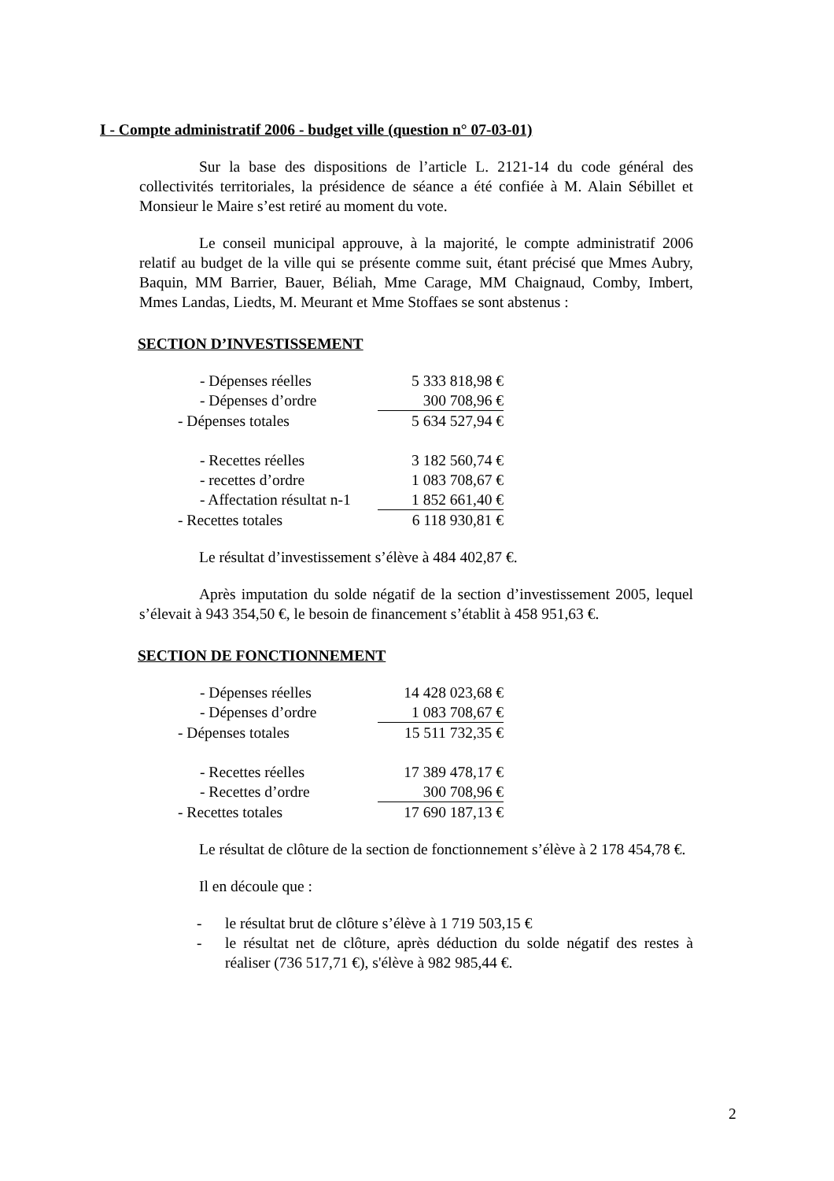I - Compte administratif 2006 - budget ville (question n° 07-03-01)
Sur la base des dispositions de l’article L. 2121-14 du code général des collectivités territoriales, la présidence de séance a été confiée à M. Alain Sébillet et Monsieur le Maire s’est retiré au moment du vote.
Le conseil municipal approuve, à la majorité, le compte administratif 2006 relatif au budget de la ville qui se présente comme suit, étant précisé que Mmes Aubry, Baquin, MM Barrier, Bauer, Béliah, Mme Carage, MM Chaignaud, Comby, Imbert, Mmes Landas, Liedts, M. Meurant et Mme Stoffaes se sont abstenus :
SECTION D’INVESTISSEMENT
| - Dépenses réelles | 5 333 818,98 € |
| - Dépenses d’ordre | 300 708,96 € |
| - Dépenses totales | 5 634 527,94 € |
| - Recettes réelles | 3 182 560,74 € |
| - recettes d’ordre | 1 083 708,67 € |
| - Affectation résultat n-1 | 1 852 661,40 € |
| - Recettes totales | 6 118 930,81 € |
Le résultat d’investissement s’élève à 484 402,87 €.
Après imputation du solde négatif de la section d’investissement 2005, lequel s’élevait à 943 354,50 €, le besoin de financement s’établit à 458 951,63 €.
SECTION DE FONCTIONNEMENT
| - Dépenses réelles | 14 428 023,68 € |
| - Dépenses d’ordre | 1 083 708,67 € |
| - Dépenses totales | 15 511 732,35 € |
| - Recettes réelles | 17 389 478,17 € |
| - Recettes d’ordre | 300 708,96 € |
| - Recettes totales | 17 690 187,13 € |
Le résultat de clôture de la section de fonctionnement s’élève à 2 178 454,78 €.
Il en découle que :
- le résultat brut de clôture s’élève à 1 719 503,15 €
- le résultat net de clôture, après déduction du solde négatif des restes à réaliser (736 517,71 €), s'élève à 982 985,44 €.
2